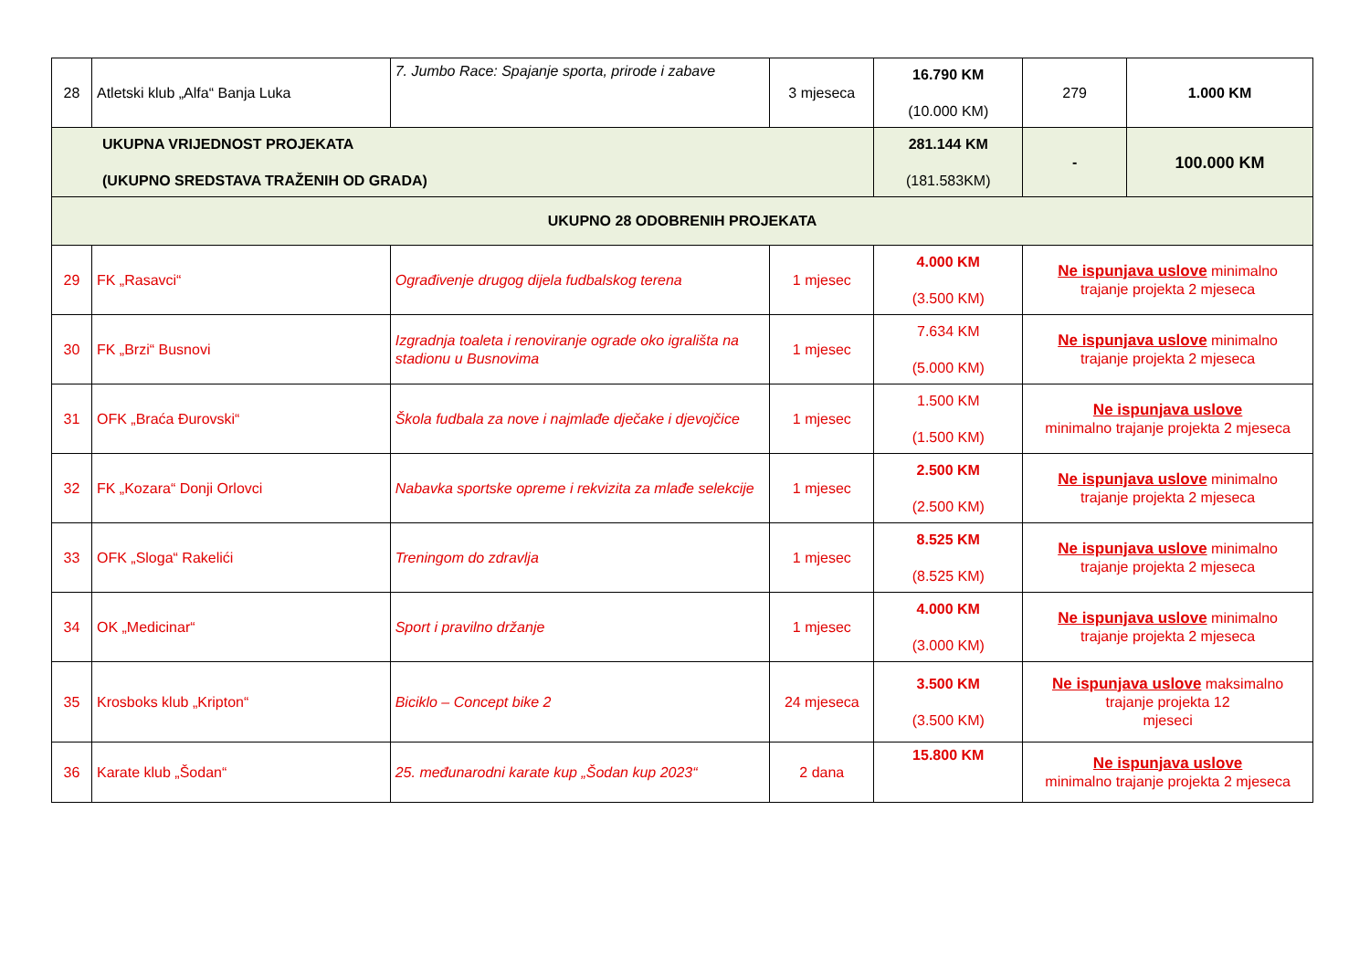| 28 | Atletski klub „Alfa“ Banja Luka | 7. Jumbo Race: Spajanje sporta, prirode i zabave | 3 mjeseca | 16.790 KM (10.000 KM) | 279 | 1.000 KM |
| UKUPNA VRIJEDNOST PROJEKATA (UKUPNO SREDSTAVA TRAŽENIH OD GRADA) | | | | 281.144 KM (181.583KM) | - | 100.000 KM |
| UKUPNO 28 ODOBRENIH PROJEKATA | | | | | | |
| 29 | FK „Rasavci“ | Ograđivenje drugog dijela fudbalskog terena | 1 mjesec | 4.000 KM (3.500 KM) | Ne ispunjava uslove minimalno trajanje projekta 2 mjeseca | |
| 30 | FK „Brzi“ Busnovi | Izgradnja toaleta i renoviranje ograde oko igrališta na stadionu u Busnovima | 1 mjesec | 7.634 KM (5.000 KM) | Ne ispunjava uslove minimalno trajanje projekta 2 mjeseca | |
| 31 | OFK „Braća Đurovski“ | Škola fudbala za nove i najmlađe dječake i djevojčice | 1 mjesec | 1.500 KM (1.500 KM) | Ne ispunjava uslove minimalno trajanje projekta 2 mjeseca | |
| 32 | FK „Kozara“ Donji Orlovci | Nabavka sportske opreme i rekvizita za mlađe selekcije | 1 mjesec | 2.500 KM (2.500 KM) | Ne ispunjava uslove minimalno trajanje projekta 2 mjeseca | |
| 33 | OFK „Sloga“ Rakelići | Treningom do zdravlja | 1 mjesec | 8.525 KM (8.525 KM) | Ne ispunjava uslove minimalno trajanje projekta 2 mjeseca | |
| 34 | OK „Medicinar“ | Sport i pravilno držanje | 1 mjesec | 4.000 KM (3.000 KM) | Ne ispunjava uslove minimalno trajanje projekta 2 mjeseca | |
| 35 | Krosboks klub „Kripton“ | Biciklo – Concept bike 2 | 24 mjeseca | 3.500 KM (3.500 KM) | Ne ispunjava uslove maksimalno trajanje projekta 12 mjeseci | |
| 36 | Karate klub „Šodan“ | 25. međunarodni karate kup „Šodan kup 2023“ | 2 dana | 15.800 KM | Ne ispunjava uslove minimalno trajanje projekta 2 mjeseca | |